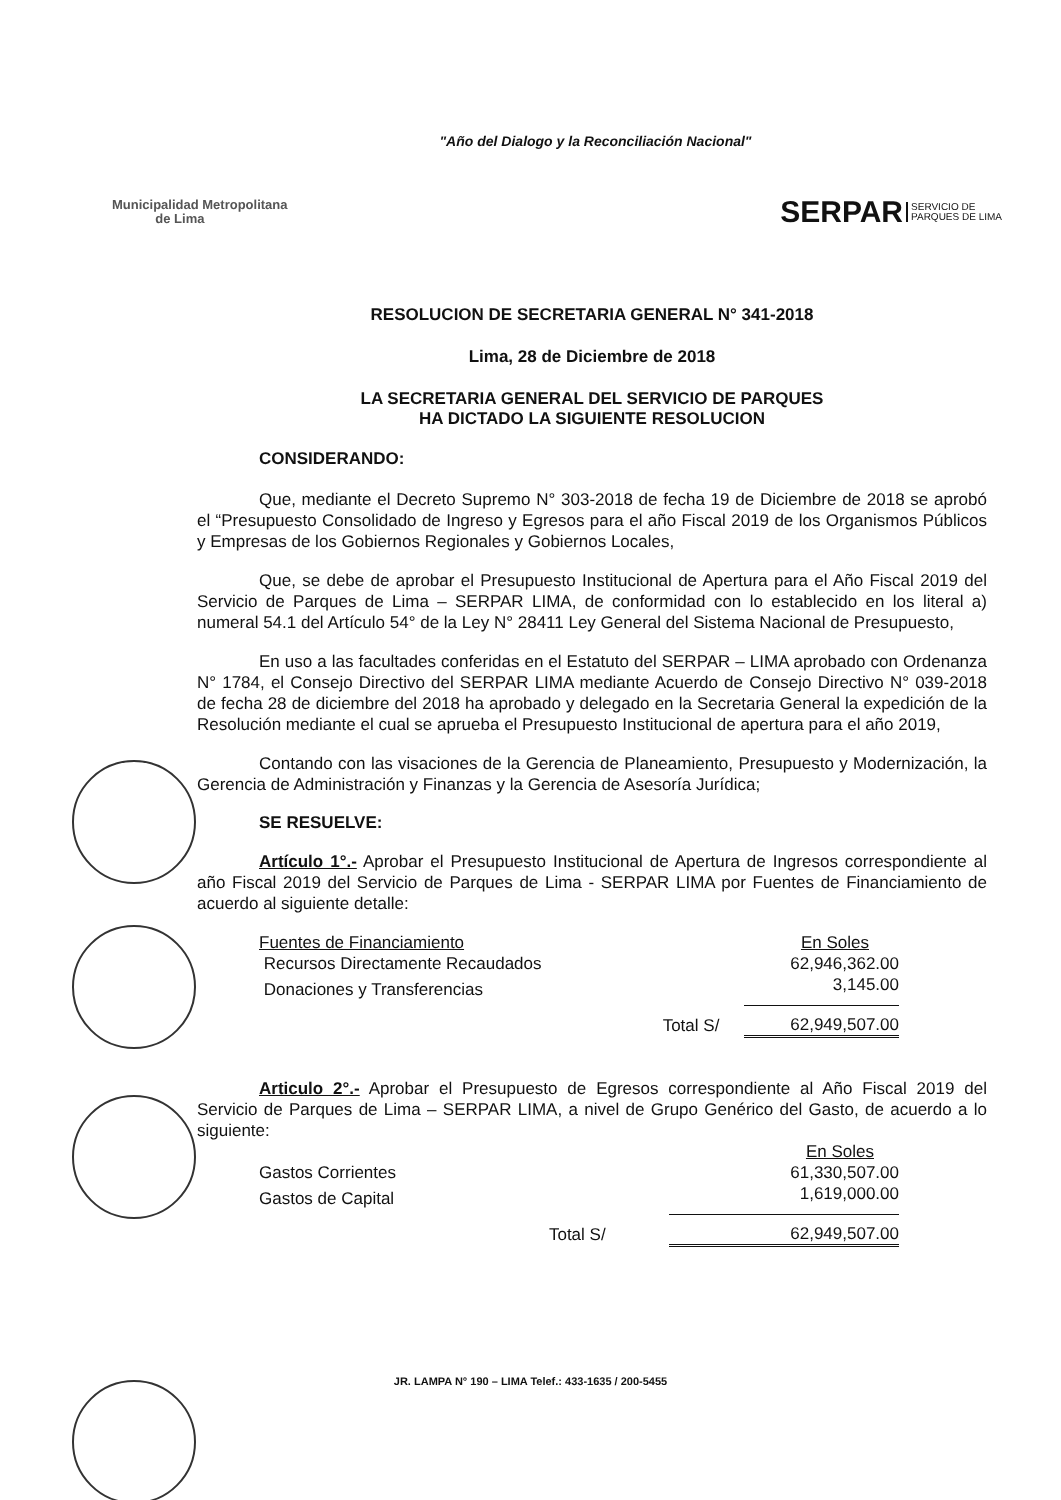"Año del Dialogo y la Reconciliación Nacional"
Municipalidad Metropolitana
de Lima
SERPAR SERVICIO DE
PARQUES DE LIMA
RESOLUCION DE SECRETARIA GENERAL N° 341-2018
Lima, 28 de Diciembre de 2018
LA SECRETARIA GENERAL DEL SERVICIO DE PARQUES
HA DICTADO LA SIGUIENTE RESOLUCION
CONSIDERANDO:
Que, mediante el Decreto Supremo N° 303-2018 de fecha 19 de Diciembre de 2018 se aprobó el “Presupuesto Consolidado de Ingreso y Egresos para el año Fiscal 2019 de los Organismos Públicos y Empresas de los Gobiernos Regionales y Gobiernos Locales,
Que, se debe de aprobar el Presupuesto Institucional de Apertura para el Año Fiscal 2019 del Servicio de Parques de Lima – SERPAR LIMA, de conformidad con lo establecido en los literal a) numeral 54.1 del Artículo 54° de la Ley N° 28411 Ley General del Sistema Nacional de Presupuesto,
En uso a las facultades conferidas en el Estatuto del SERPAR – LIMA aprobado con Ordenanza N° 1784, el Consejo Directivo del SERPAR LIMA mediante Acuerdo de Consejo Directivo N° 039-2018 de fecha 28 de diciembre del 2018 ha aprobado y delegado en la Secretaria General la expedición de la Resolución mediante el cual se aprueba el Presupuesto Institucional de apertura para el año 2019,
Contando con las visaciones de la Gerencia de Planeamiento, Presupuesto y Modernización, la Gerencia de Administración y Finanzas y la Gerencia de Asesoría Jurídica;
SE RESUELVE:
Artículo 1°.- Aprobar el Presupuesto Institucional de Apertura de Ingresos correspondiente al año Fiscal 2019 del Servicio de Parques de Lima - SERPAR LIMA por Fuentes de Financiamiento de acuerdo al siguiente detalle:
| Fuentes de Financiamiento | | En Soles |
| Recursos Directamente Recaudados | | 62,946,362.00 |
| Donaciones y Transferencias | | 3,145.00 |
| | Total S/ | 62,949,507.00 |
Articulo 2°.- Aprobar el Presupuesto de Egresos correspondiente al Año Fiscal 2019 del Servicio de Parques de Lima – SERPAR LIMA, a nivel de Grupo Genérico del Gasto, de acuerdo a lo siguiente:
| | | En Soles |
| Gastos Corrientes | | 61,330,507.00 |
| Gastos de Capital | | 1,619,000.00 |
| | Total S/ | 62,949,507.00 |
JR. LAMPA N° 190 – LIMA Telef.: 433-1635 / 200-5455